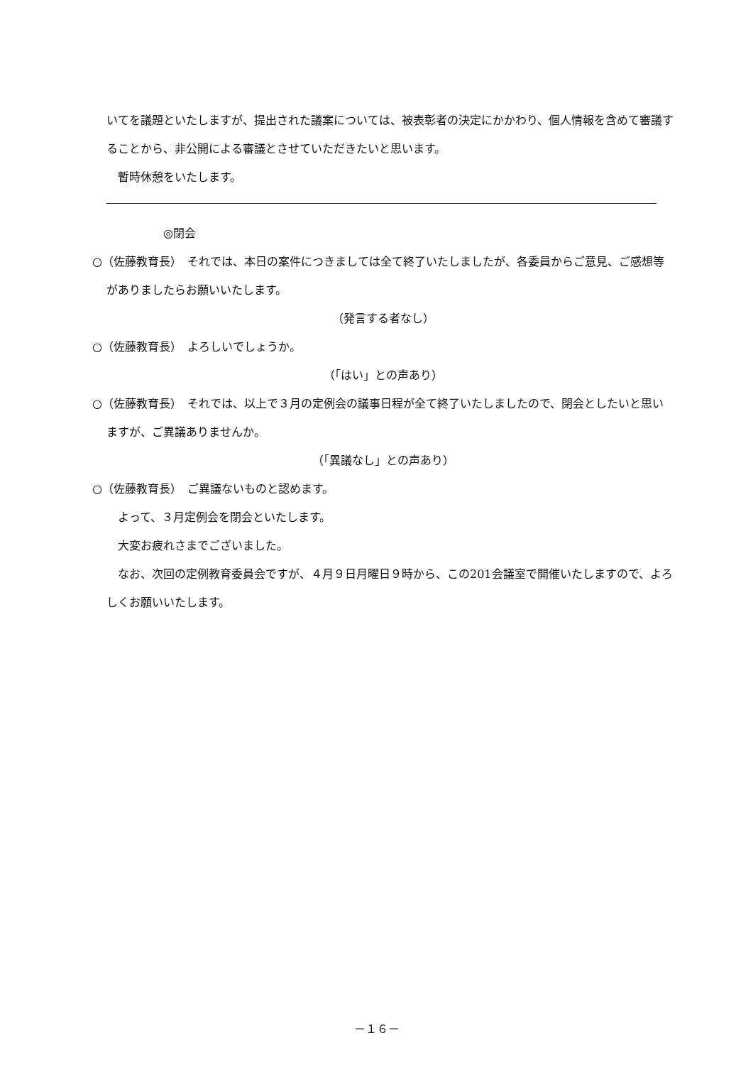いてを議題といたしますが、提出された議案については、被表彰者の決定にかかわり、個人情報を含めて審議することから、非公開による審議とさせていただきたいと思います。
　暫時休憩をいたします。
◎閉会
○（佐藤教育長）　それでは、本日の案件につきましては全て終了いたしましたが、各委員からご意見、ご感想等がありましたらお願いいたします。
（発言する者なし）
○（佐藤教育長）　よろしいでしょうか。
（「はい」との声あり）
○（佐藤教育長）　それでは、以上で３月の定例会の議事日程が全て終了いたしましたので、閉会としたいと思いますが、ご異議ありませんか。
（「異議なし」との声あり）
○（佐藤教育長）　ご異議ないものと認めます。
　よって、３月定例会を閉会といたします。
　大変お疲れさまでございました。
　なお、次回の定例教育委員会ですが、４月９日月曜日９時から、この201会議室で開催いたしますので、よろしくお願いいたします。
－１６－